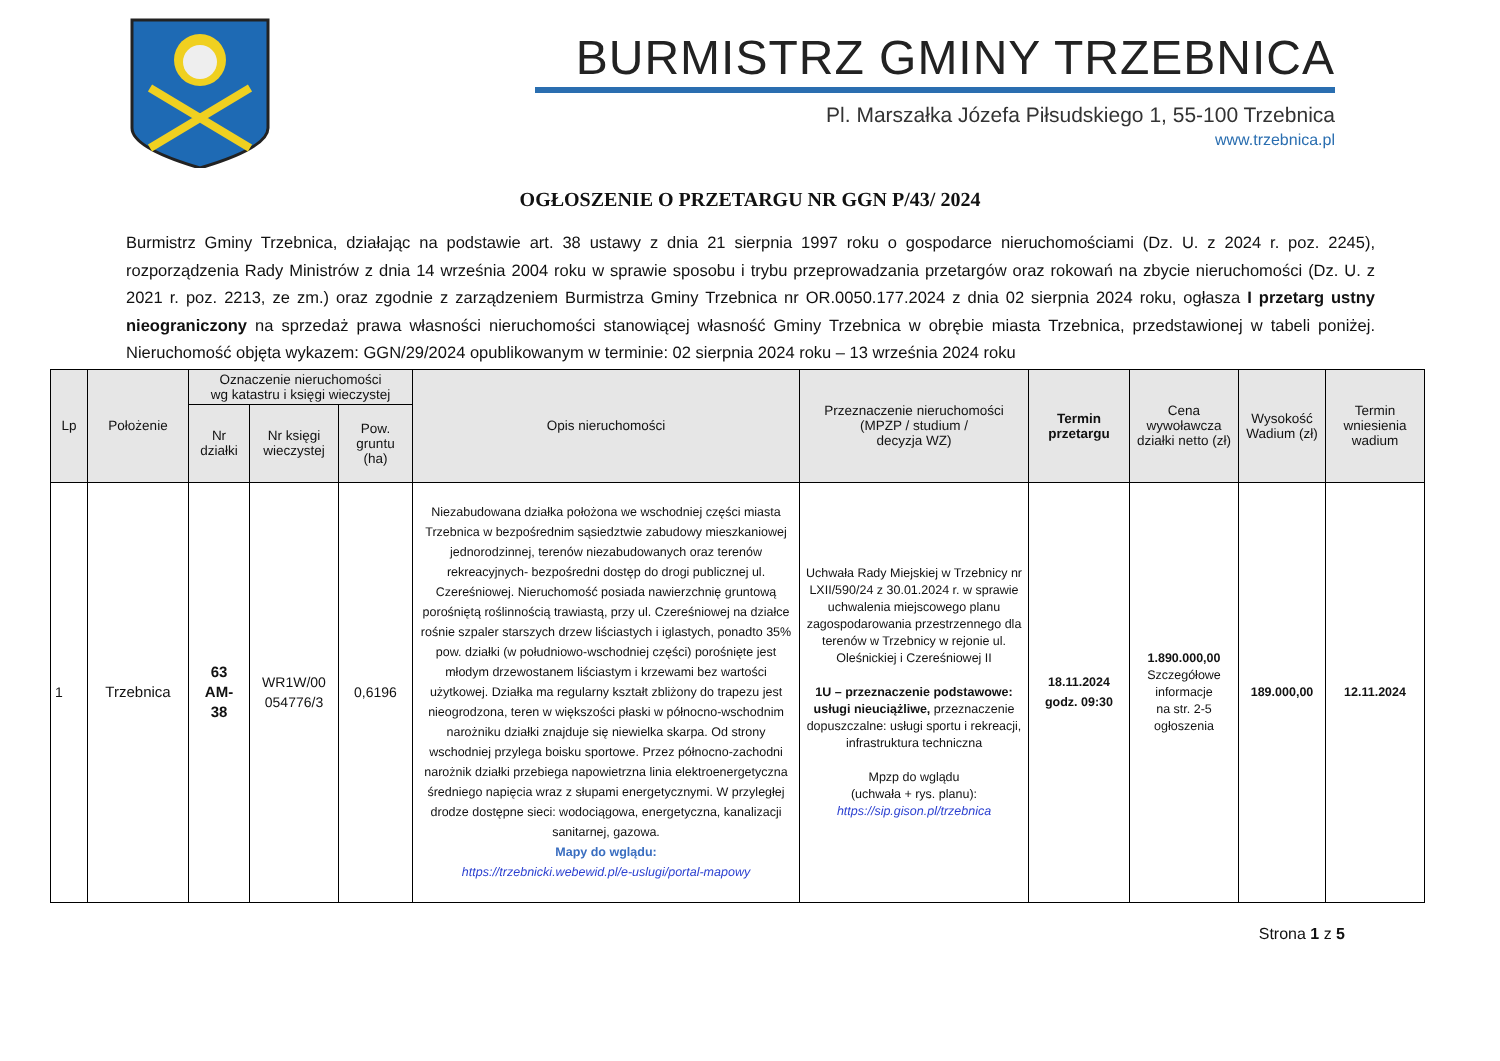BURMISTRZ GMINY TRZEBNICA
Pl. Marszałka Józefa Piłsudskiego 1, 55-100 Trzebnica
www.trzebnica.pl
OGŁOSZENIE O PRZETARGU NR GGN P/43/ 2024
Burmistrz Gminy Trzebnica, działając na podstawie art. 38 ustawy z dnia 21 sierpnia 1997 roku o gospodarce nieruchomościami (Dz. U. z 2024 r. poz. 2245), rozporządzenia Rady Ministrów z dnia 14 września 2004 roku w sprawie sposobu i trybu przeprowadzania przetargów oraz rokowań na zbycie nieruchomości (Dz. U. z 2021 r. poz. 2213, ze zm.) oraz zgodnie z zarządzeniem Burmistrza Gminy Trzebnica nr OR.0050.177.2024 z dnia 02 sierpnia 2024 roku, ogłasza I przetarg ustny nieograniczony na sprzedaż prawa własności nieruchomości stanowiącej własność Gminy Trzebnica w obrębie miasta Trzebnica, przedstawionej w tabeli poniżej. Nieruchomość objęta wykazem: GGN/29/2024 opublikowanym w terminie: 02 sierpnia 2024 roku – 13 września 2024 roku
| Lp | Położenie | Oznaczenie nieruchomości wg katastru i księgi wieczystej | | | Opis nieruchomości | Przeznaczenie nieruchomości (MPZP / studium / decyzja WZ) | Termin przetargu | Cena wywoławcza działki netto (zł) | Wysokość Wadium (zł) | Termin wniesienia wadium |
| --- | --- | --- | --- | --- | --- | --- | --- | --- | --- | --- |
| | | Nr działki | Nr księgi wieczystej | Pow. gruntu (ha) | | | | | | |
| 1 | Trzebnica | 63 AM- 38 | WR1W/00 054776/3 | 0,6196 | Niezabudowana działka położona we wschodniej części miasta Trzebnica w bezpośrednim sąsiedztwie zabudowy mieszkaniowej jednorodzinnej, terenów niezabudowanych oraz terenów rekreacyjnych- bezpośredni dostęp do drogi publicznej ul. Czereśniowej. Nieruchomość posiada nawierzchnię gruntową porośniętą roślinnością trawiastą, przy ul. Czereśniowej na działce rośnie szpaler starszych drzew liściastych i iglastych, ponadto 35% pow. działki (w południowo-wschodniej części) porośnięte jest młodym drzewostanem liściastym i krzewami bez wartości użytkowej. Działka ma regularny kształt zbliżony do trapezu jest nieogrodzona, teren w większości płaski w północno-wschodnim narożniku działki znajduje się niewielka skarpa. Od strony wschodniej przylega boisku sportowe. Przez północno-zachodni narożnik działki przebiega napowietrzna linia elektroenergetyczna średniego napięcia wraz z słupami energetycznymi. W przyległej drodze dostępne sieci: wodociągowa, energetyczna, kanalizacji sanitarnej, gazowa. Mapy do wglądu: https://trzebnicki.webewid.pl/e-uslugi/portal-mapowy | Uchwała Rady Miejskiej w Trzebnicy nr LXII/590/24 z 30.01.2024 r. w sprawie uchwalenia miejscowego planu zagospodarowania przestrzennego dla terenów w Trzebnicy w rejonie ul. Oleśnickiej i Czereśniowej II 1U – przeznaczenie podstawowe: usługi nieuciążliwe, przeznaczenie dopuszczalne: usługi sportu i rekreacji, infrastruktura techniczna Mpzp do wglądu (uchwała + rys. planu): https://sip.gison.pl/trzebnica | 18.11.2024 godz. 09:30 | 1.890.000,00 Szczegółowe informacje na str. 2-5 ogłoszenia | 189.000,00 | 12.11.2024 |
Strona 1 z 5